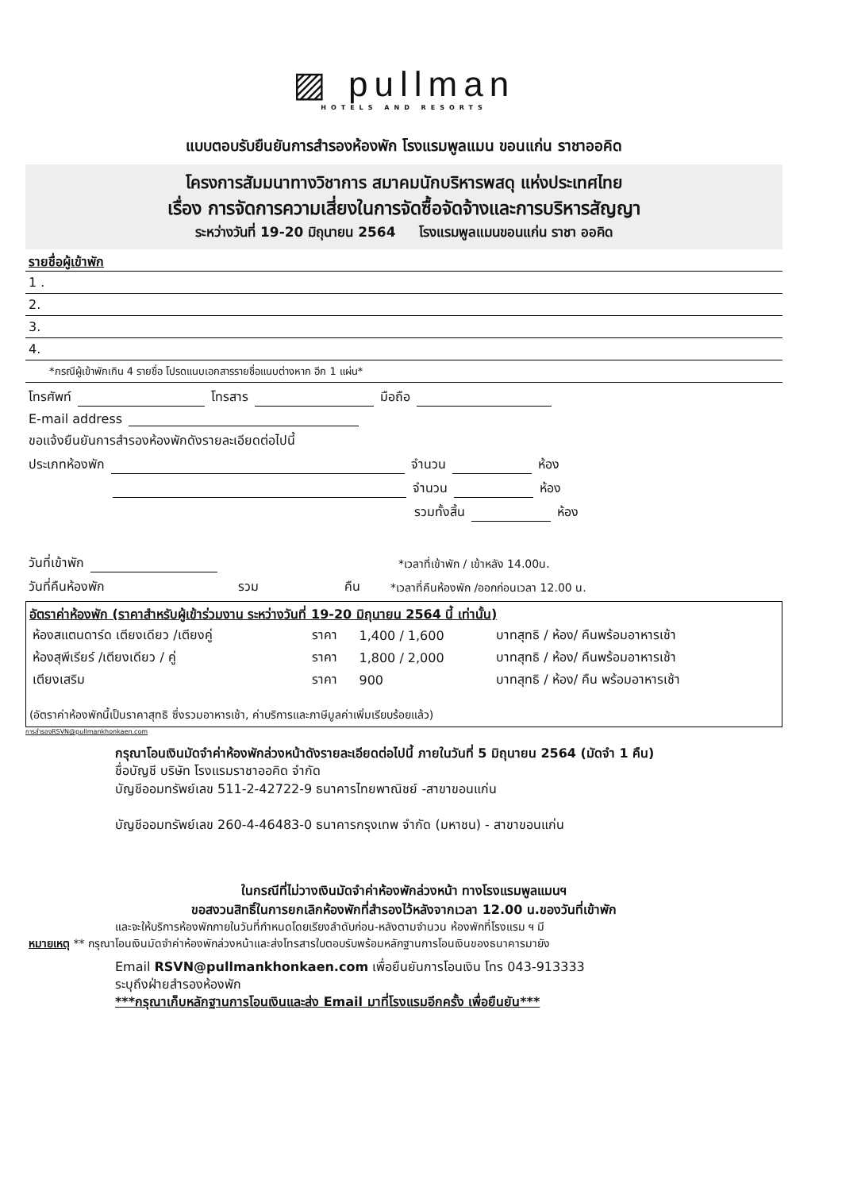▨ pullman
HOTELS AND RESORTS
แบบตอบรับยืนยันการสำรองห้องพัก โรงแรมพูลแมน ขอนแก่น ราชาออคิด
โครงการสัมมนาทางวิชาการ สมาคมนักบริหารพสดุ แห่งประเทศไทย
เรื่อง การจัดการความเสี่ยงในการจัดซื้อจัดจ้างและการบริหารสัญญา
ระหว่างวันที่ 19-20 มิถุนายน 2564 โรงแรมพูลแมนขอนแก่น ราชา ออคิด
รายชื่อผู้เข้าพัก
1 .
2.
3.
4.
*กรณีผู้เข้าพักเกิน 4 รายชื่อ โปรดแนบเอกสารรายชื่อแนบต่างหาก อีก 1 แผ่น*
โทรศัพท์ โทรสาร มือถือ
E-mail address
ขอแจ้งยืนยันการสำรองห้องพักดังรายละเอียดต่อไปนี้
ประเภทห้องพัก จำนวน ห้อง
จำนวน ห้อง
รวมทั้งสิ้น ห้อง
วันที่เข้าพัก *เวลาที่เข้าพัก / เข้าหลัง 14.00น.
วันที่คืนห้องพัก รวม คืน *เวลาที่คืนห้องพัก /ออกก่อนเวลา 12.00 น.
อัตราค่าห้องพัก (ราคาสำหรับผู้เข้าร่วมงาน ระหว่างวันที่ 19-20 มิถุนายน 2564 นี้ เท่านั้น)
| ห้องสแตนดาร์ด เตียงเดียว /เตียงคู่ | ราคา | 1,400 / 1,600 | บาทสุทธิ / ห้อง/ คืนพร้อมอาหารเช้า |
| ห้องสุพีเรียร์ /เตียงเดียว / คู่ | ราคา | 1,800 / 2,000 | บาทสุทธิ / ห้อง/ คืนพร้อมอาหารเช้า |
| เตียงเสริม | ราคา | 900 | บาทสุทธิ / ห้อง/ คืน พร้อมอาหารเช้า |
(อัตราค่าห้องพักนี้เป็นราคาสุทธิ ซึ่งรวมอาหารเช้า, ค่าบริการและภาษีมูลค่าเพิ่มเรียบร้อยแล้ว)
การสำรองRSVN@pullmankhonkaen.com
กรุณาโอนเงินมัดจำค่าห้องพักล่วงหน้าดังรายละเอียดต่อไปนี้ ภายในวันที่ 5 มิถุนายน 2564 (มัดจำ 1 คืน)
ชื่อบัญชี บริษัท โรงแรมราชาออคิด จำกัด
บัญชีออมทรัพย์เลข 511-2-42722-9 ธนาคารไทยพาณิชย์ -สาขาขอนแก่น
บัญชีออมทรัพย์เลข 260-4-46483-0 ธนาคารกรุงเทพ จำกัด (มหาชน) - สาขาขอนแก่น
ในกรณีที่ไม่วางเงินมัดจำค่าห้องพักล่วงหน้า ทางโรงแรมพูลแมนฯ
ขอสงวนสิทธิ์ในการยกเลิกห้องพักที่สำรองไว้หลังจากเวลา 12.00 น.ของวันที่เข้าพัก
และจะให้บริการห้องพักภายในวันที่กำหนดโดยเรียงลำดับก่อน-หลังตามจำนวน ห้องพักที่โรงแรม ฯ มี
หมายเหตุ ** กรุณาโอนเงินมัดจำค่าห้องพักล่วงหน้าและส่งโทรสารใบตอบรับพร้อมหลักฐานการโอนเงินของธนาคารมายัง
Email RSVN@pullmankhonkaen.com เพื่อยืนยันการโอนเงิน โทร 043-913333
ระบุถึงฝ่ายสำรองห้องพัก
***กรุณาเก็บหลักฐานการโอนเงินและส่ง Email มาที่โรงแรมอีกครั้ง เพื่อยืนยัน***